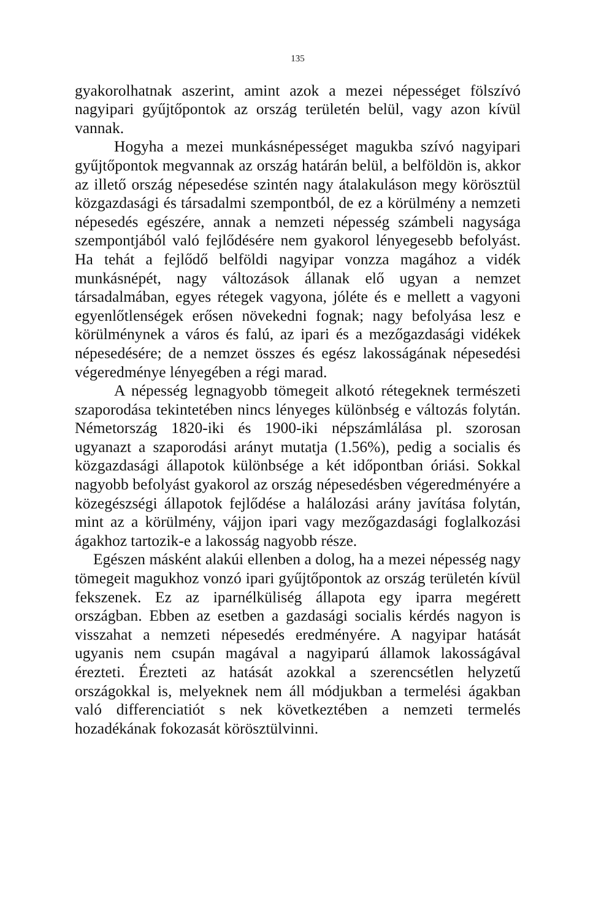135
gyakorolhatnak aszerint, amint azok a mezei népességet fölszívó nagyipari gyűjtőpontok az ország területén belül, vagy azon kívül vannak.
Hogyha a mezei munkásnépességet magukba szívó nagyipari gyűjtőpontok megvannak az ország határán belül, a belföldön is, akkor az illető ország népesedése szintén nagy átalakuláson megy körösztül közgazdasági és társadalmi szempontból, de ez a körülmény a nemzeti népesedés egészére, annak a nemzeti népesség számbeli nagysága szempontjából való fejlődésére nem gyakorol lényegesebb befolyást. Ha tehát a fejlődő belföldi nagyipar vonzza magához a vidék munkásnépét, nagy változások állanak elő ugyan a nemzet társadalmában, egyes rétegek vagyona, jóléte és e mellett a vagyoni egyenlőtlenségek erősen növekedni fognak; nagy befolyása lesz e körülménynek a város és falú, az ipari és a mezőgazdasági vidékek népesedésére; de a nemzet összes és egész lakosságának népesedési végeredménye lényegében a régi marad.
A népesség legnagyobb tömegeit alkotó rétegeknek természeti szaporodása tekintetében nincs lényeges különbség e változás folytán. Németország 1820-iki és 1900-iki népszámlálása pl. szorosan ugyanazt a szaporodási arányt mutatja (1.56%), pedig a socialis és közgazdasági állapotok különbsége a két időpontban óriási. Sokkal nagyobb befolyást gyakorol az ország népesedésben végeredményére a közegészségi állapotok fejlődése a halálozási arány javítása folytán, mint az a körülmény, vájjon ipari vagy mezőgazdasági foglalkozási ágakhoz tartozik-e a lakosság nagyobb része.
Egészen másként alakúi ellenben a dolog, ha a mezei népesség nagy tömegeit magukhoz vonzó ipari gyűjtőpontok az ország területén kívül fekszenek. Ez az iparnélküliség állapota egy iparra megérett országban. Ebben az esetben a gazdasági socialis kérdés nagyon is visszahat a nemzeti népesedés eredményére. A nagyipar hatását ugyanis nem csupán magával a nagyiparú államok lakosságával érezteti. Érezteti az hatását azokkal a szerencsétlen helyzetű országokkal is, melyeknek nem áll módjukban a termelési ágakban való differenciatiót s nek következtében a nemzeti termelés hozadékának fokozasát körösztülvinni.